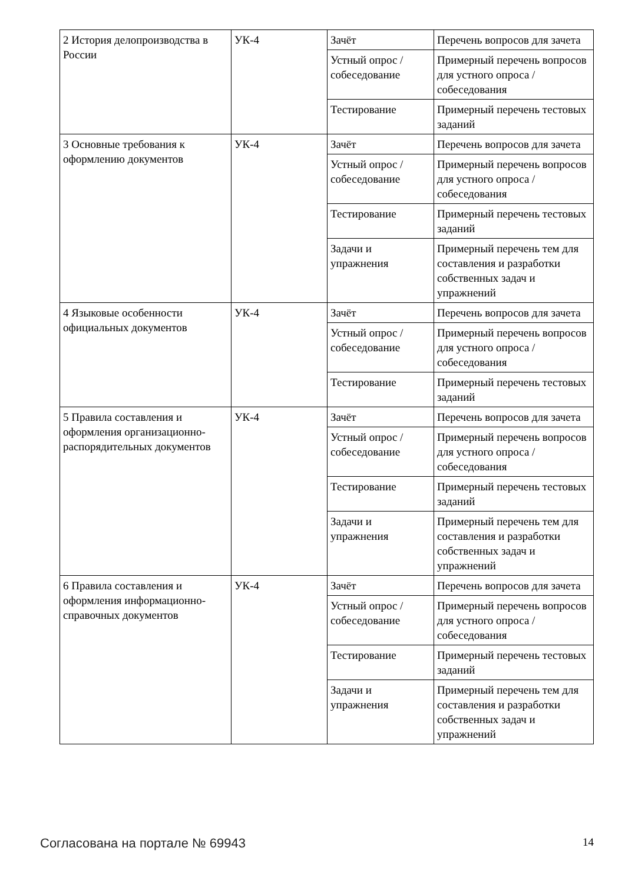| 2 История делопроизводства в России | УК-4 | Зачёт | Перечень вопросов для зачета |
| | | Устный опрос / собеседование | Примерный перечень вопросов для устного опроса / собеседования |
| | | Тестирование | Примерный перечень тестовых заданий |
| 3 Основные требования к оформлению документов | УК-4 | Зачёт | Перечень вопросов для зачета |
| | | Устный опрос / собеседование | Примерный перечень вопросов для устного опроса / собеседования |
| | | Тестирование | Примерный перечень тестовых заданий |
| | | Задачи и упражнения | Примерный перечень тем для составления и разработки собственных задач и упражнений |
| 4 Языковые особенности официальных документов | УК-4 | Зачёт | Перечень вопросов для зачета |
| | | Устный опрос / собеседование | Примерный перечень вопросов для устного опроса / собеседования |
| | | Тестирование | Примерный перечень тестовых заданий |
| 5 Правила составления и оформления организационно-распорядительных документов | УК-4 | Зачёт | Перечень вопросов для зачета |
| | | Устный опрос / собеседование | Примерный перечень вопросов для устного опроса / собеседования |
| | | Тестирование | Примерный перечень тестовых заданий |
| | | Задачи и упражнения | Примерный перечень тем для составления и разработки собственных задач и упражнений |
| 6 Правила составления и оформления информационно-справочных документов | УК-4 | Зачёт | Перечень вопросов для зачета |
| | | Устный опрос / собеседование | Примерный перечень вопросов для устного опроса / собеседования |
| | | Тестирование | Примерный перечень тестовых заданий |
| | | Задачи и упражнения | Примерный перечень тем для составления и разработки собственных задач и упражнений |
Согласована на портале № 69943 14